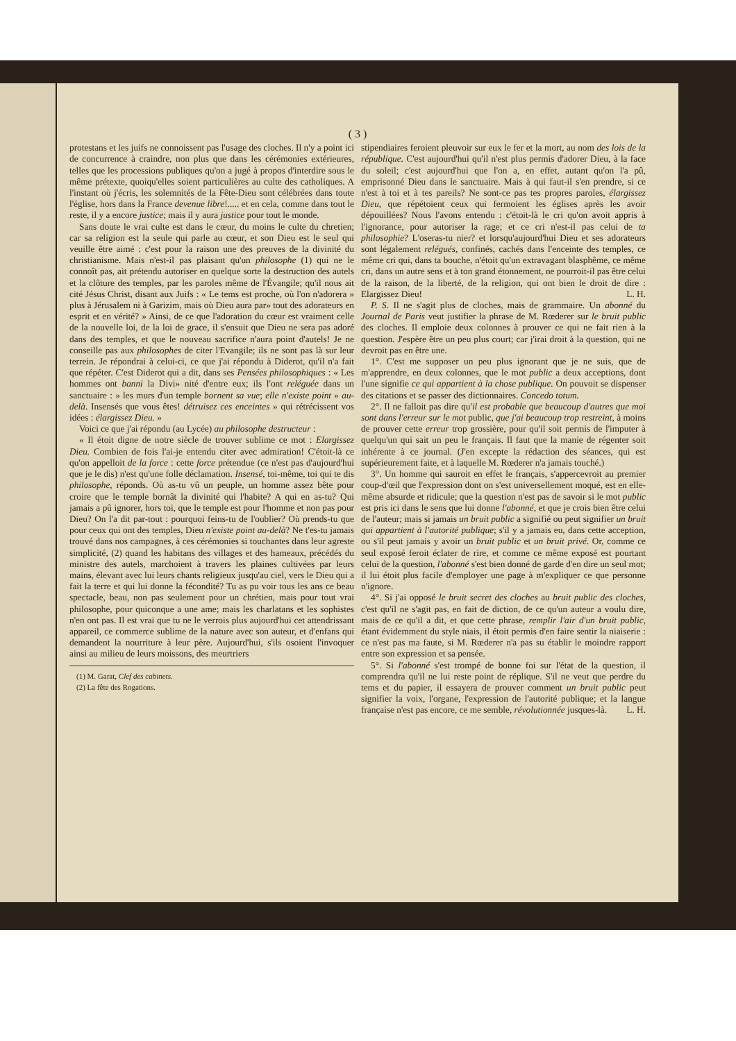( 3 )
protestans et les juifs ne connoissent pas l'usage des cloches. Il n'y a point ici de concurrence à craindre, non plus que dans les cérémonies extérieures, telles que les processions publiques qu'on a jugé à propos d'interdire sous le même prétexte, quoiqu'elles soient particulières au culte des catholiques. A l'instant où j'écris, les solemnités de la Fête-Dieu sont célébrées dans toute l'église, hors dans la France devenue libre!..... et en cela, comme dans tout le reste, il y a encore justice; mais il y aura justice pour tout le monde.
Sans doute le vrai culte est dans le cœur, du moins le culte du chretien; car sa religion est la seule qui parle au cœur, et son Dieu est le seul qui veuille être aimé : c'est pour la raison une des preuves de la divinité du christianisme. Mais n'est-il pas plaisant qu'un philosophe (1) qui ne le connoît pas, ait prétendu autoriser en quelque sorte la destruction des autels et la clôture des temples, par les paroles même de l'Évangile; qu'il nous ait cité Jésus Christ, disant aux Juifs : « Le tems est proche, où l'on n'adorera » plus à Jérusalem ni à Garizim, mais où Dieu aura par» tout des adorateurs en esprit et en vérité? » Ainsi, de ce que l'adoration du cœur est vraiment celle de la nouvelle loi, de la loi de grace, il s'ensuit que Dieu ne sera pas adoré dans des temples, et que le nouveau sacrifice n'aura point d'autels! Je ne conseille pas aux philosophes de citer l'Evangile; ils ne sont pas là sur leur terrein. Je répondrai à celui-ci, ce que j'ai répondu à Diderot, qu'il n'a fait que répéter. C'est Diderot qui a dit, dans ses Pensées philosophiques : « Les hommes ont banni la Divi» nité d'entre eux; ils l'ont reléguée dans un sanctuaire : » les murs d'un temple bornent sa vue; elle n'existe point » au-delà. Insensés que vous êtes! détruisez ces enceintes » qui rétrécissent vos idées : élargissez Dieu. »
Voici ce que j'ai répondu (au Lycée) au philosophe destructeur :
« Il étoit digne de notre siècle de trouver sublime ce mot : Elargissez Dieu. Combien de fois l'ai-je entendu citer avec admiration! C'étoit-là ce qu'on appelloit de la force : cette force prétendue (ce n'est pas d'aujourd'hui que je le dis) n'est qu'une folle déclamation. Insensé, toi-même, toi qui te dis philosophe, réponds. Où as-tu vû un peuple, un homme assez bête pour croire que le temple bornât la divinité qui l'habite? A qui en as-tu? Qui jamais a pû ignorer, hors toi, que le temple est pour l'homme et non pas pour Dieu? On l'a dit par-tout : pourquoi feins-tu de l'oublier? Où prends-tu que pour ceux qui ont des temples, Dieu n'existe point au-delà? Ne t'es-tu jamais trouvé dans nos campagnes, à ces cérémonies si touchantes dans leur agreste simplicité, (2) quand les habitans des villages et des hameaux, précédés du ministre des autels, marchoient à travers les plaines cultivées par leurs mains, élevant avec lui leurs chants religieux jusqu'au ciel, vers le Dieu qui a fait la terre et qui lui donne la fécondité? Tu as pu voir tous les ans ce beau spectacle, beau, non pas seulement pour un chrétien, mais pour tout vrai philosophe, pour quiconque a une ame; mais les charlatans et les sophistes n'en ont pas. Il est vrai que tu ne le verrois plus aujourd'hui cet attendrissant appareil, ce commerce sublime de la nature avec son auteur, et d'enfans qui demandent la nourriture à leur père. Aujourd'hui, s'ils osoient l'invoquer ainsi au milieu de leurs moissons, des meurtriers
(1) M. Garat, Clef des cabinets.
(2) La fête des Rogations.
stipendiaires feroient pleuvoir sur eux le fer et la mort, au nom des lois de la république. C'est aujourd'hui qu'il n'est plus permis d'adorer Dieu, à la face du soleil; c'est aujourd'hui que l'on a, en effet, autant qu'on l'a pû, emprisonné Dieu dans le sanctuaire. Mais à qui faut-il s'en prendre, si ce n'est à toi et à tes pareils? Ne sont-ce pas tes propres paroles, élargissez Dieu, que répétoient ceux qui fermoient les églises après les avoir dépouillées? Nous l'avons entendu : c'étoit-là le cri qu'on avoit appris à l'ignorance, pour autoriser la rage; et ce cri n'est-il pas celui de ta philosophie? L'oseras-tu nier? et lorsqu'aujourd'hui Dieu et ses adorateurs sont légalement relégués, confinés, cachés dans l'enceinte des temples, ce même cri qui, dans ta bouche, n'étoit qu'un extravagant blasphême, ce même cri, dans un autre sens et à ton grand étonnement, ne pourroit-il pas être celui de la raison, de la liberté, de la religion, qui ont bien le droit de dire : Elargissez Dieu! L. H.
P. S. Il ne s'agit plus de cloches, mais de grammaire. Un abonné du Journal de Paris veut justifier la phrase de M. Rœderer sur le bruit public des cloches. Il emploie deux colonnes à prouver ce qui ne fait rien à la question. J'espère être un peu plus court; car j'irai droit à la question, qui ne devroit pas en être une.
1°. C'est me supposer un peu plus ignorant que je ne suis, que de m'apprendre, en deux colonnes, que le mot public a deux acceptions, dont l'une signifie ce qui appartient à la chose publique. On pouvoit se dispenser des citations et se passer des dictionnaires. Concedo totum.
2°. Il ne falloit pas dire qu'il est probable que beaucoup d'autres que moi sont dans l'erreur sur le mot public, que j'ai beaucoup trop restreint, à moins de prouver cette erreur trop grossière, pour qu'il soit permis de l'imputer à quelqu'un qui sait un peu le français. Il faut que la manie de régenter soit inhérente à ce journal. (J'en excepte la rédaction des séances, qui est supérieurement faite, et à laquelle M. Rœderer n'a jamais touché.)
3°. Un homme qui sauroit en effet le français, s'appercevroit au premier coup-d'œil que l'expression dont on s'est universellement moqué, est en elle-même absurde et ridicule; que la question n'est pas de savoir si le mot public est pris ici dans le sens que lui donne l'abonné, et que je crois bien être celui de l'auteur; mais si jamais un bruit public a signifié ou peut signifier un bruit qui appartient à l'autorité publique; s'il y a jamais eu, dans cette acception, ou s'il peut jamais y avoir un bruit public et un bruit privé. Or, comme ce seul exposé feroit éclater de rire, et comme ce même exposé est pourtant celui de la question, l'abonné s'est bien donné de garde d'en dire un seul mot; il lui étoit plus facile d'employer une page à m'expliquer ce que personne n'ignore.
4°. Si j'ai opposé le bruit secret des cloches au bruit public des cloches, c'est qu'il ne s'agit pas, en fait de diction, de ce qu'un auteur a voulu dire, mais de ce qu'il a dit, et que cette phrase, remplir l'air d'un bruit public, étant évidemment du style niais, il étoit permis d'en faire sentir la niaiserie : ce n'est pas ma faute, si M. Rœderer n'a pas su établir le moindre rapport entre son expression et sa pensée.
5°. Si l'abonné s'est trompé de bonne foi sur l'état de la question, il comprendra qu'il ne lui reste point de réplique. S'il ne veut que perdre du tems et du papier, il essayera de prouver comment un bruit public peut signifier la voix, l'organe, l'expression de l'autorité publique; et la langue française n'est pas encore, ce me semble, révolutionnée jusques-là. L. H.